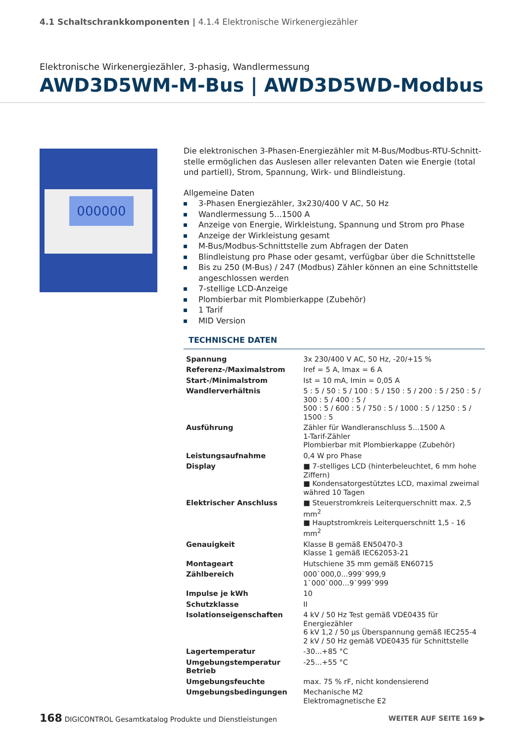4.1 Schaltschrankkomponenten | 4.1.4 Elektronische Wirkenergiezähler
Elektronische Wirkenergiezähler, 3-phasig, Wandlermessung
AWD3D5WM-M-Bus | AWD3D5WD-Modbus
000000
Die elektronischen 3-Phasen-Energiezähler mit M-Bus/Modbus-RTU-Schnitt­stelle ermöglichen das Auslesen aller relevanten Daten wie Energie (total und partiell), Strom, Spannung, Wirk- und Blindleistung.
Allgemeine Daten
3-Phasen Energiezähler, 3x230/400 V AC, 50 Hz
Wandlermessung 5...1500 A
Anzeige von Energie, Wirkleistung, Spannung und Strom pro Phase
Anzeige der Wirkleistung gesamt
M-Bus/Modbus-Schnittstelle zum Abfragen der Daten
Blindleistung pro Phase oder gesamt, verfügbar über die Schnittstelle
Bis zu 250 (M-Bus) / 247 (Modbus) Zähler können an eine Schnittstelle angeschlossen werden
7-stellige LCD-Anzeige
Plombierbar mit Plombierkappe (Zubehör)
1 Tarif
MID Version
TECHNISCHE DATEN
| Spannung | 3x 230/400 V AC, 50 Hz, -20/+15 % |
| Referenz-/Maximalstrom | Iref = 5 A, Imax = 6 A |
| Start-/Minimalstrom | Ist = 10 mA, Imin = 0,05 A |
| Wandlerverhältnis | 5 : 5 / 50 : 5 / 100 : 5 / 150 : 5 / 200 : 5 / 250 : 5 / 300 : 5 / 400 : 5 / 500 : 5 / 600 : 5 / 750 : 5 / 1000 : 5 / 1250 : 5 / 1500 : 5 |
| Ausführung | Zähler für Wandleranschluss 5...1500 A 1-Tarif-Zähler Plombierbar mit Plombierkappe (Zubehör) |
| Leistungsaufnahme | 0,4 W pro Phase |
| Display | ■ 7-stelliges LCD (hinterbeleuchtet, 6 mm hohe Ziffern) ■ Kondensatorgestütztes LCD, maximal zweimal währed 10 Tagen |
| Elektrischer Anschluss | ■ Steuerstromkreis Leiterquerschnitt max. 2,5 mm<sup>2</sup> ■ Hauptstromkreis Leiterquerschnitt 1,5 - 16 mm<sup>2</sup> |
| Genauigkeit | Klasse B gemäß EN50470-3 Klasse 1 gemäß IEC62053-21 |
| Montageart | Hutschiene 35 mm gemäß EN60715 |
| Zählbereich | 000`000,0...999`999,9 1`000`000...9`999`999 |
| Impulse je kWh | 10 |
| Schutzklasse | II |
| Isolationseigenschaften | 4 kV / 50 Hz Test gemäß VDE0435 für Energiezähler 6 kV 1,2 / 50 µs Überspannung gemäß IEC255-4 2 kV / 50 Hz gemäß VDE0435 für Schnittstelle |
| Lagertemperatur | -30...+85 °C |
| Umgebungstemperatur Betrieb | -25...+55 °C |
| Umgebungsfeuchte | max. 75 % rF, nicht kondensierend |
| Umgebungsbedingungen | Mechanische M2 Elektromagnetische E2 |
168 DIGICONTROL Gesamtkatalog Produkte und Dienstleistungen
WEITER AUF SEITE 169 ▶